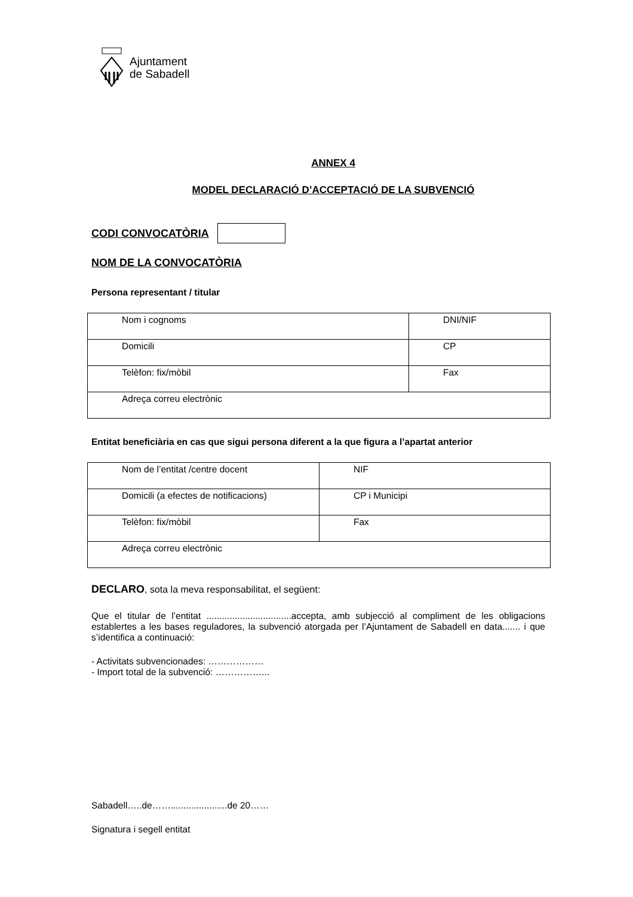Ajuntament
de Sabadell
ANNEX 4
MODEL DECLARACIÓ D’ACCEPTACIÓ DE LA SUBVENCIÓ
CODI CONVOCATÒRIA
NOM DE LA CONVOCATÒRIA
Persona representant / titular
| Nom i cognoms | DNI/NIF |
| Domicili | CP |
| Telèfon: fix/mòbil | Fax |
| Adreça correu electrònic | |
Entitat beneficiària en cas que sigui persona diferent a la que figura a l’apartat anterior
| Nom de l’entitat /centre docent | NIF |
| Domicili (a efectes de notificacions) | CP i Municipi |
| Telèfon: fix/mòbil | Fax |
| Adreça correu electrònic | |
DECLARO, sota la meva responsabilitat, el següent:
Que el titular de l’entitat .................................accepta, amb subjecció al compliment de les obligacions establertes a les bases reguladores, la subvenció atorgada per l’Ajuntament de Sabadell en data....... i que s’identifica a continuació:
- Activitats subvencionades: ………………
- Import total de la subvenció: ……………...
Sabadell…..de……......................de 20……
Signatura i segell entitat